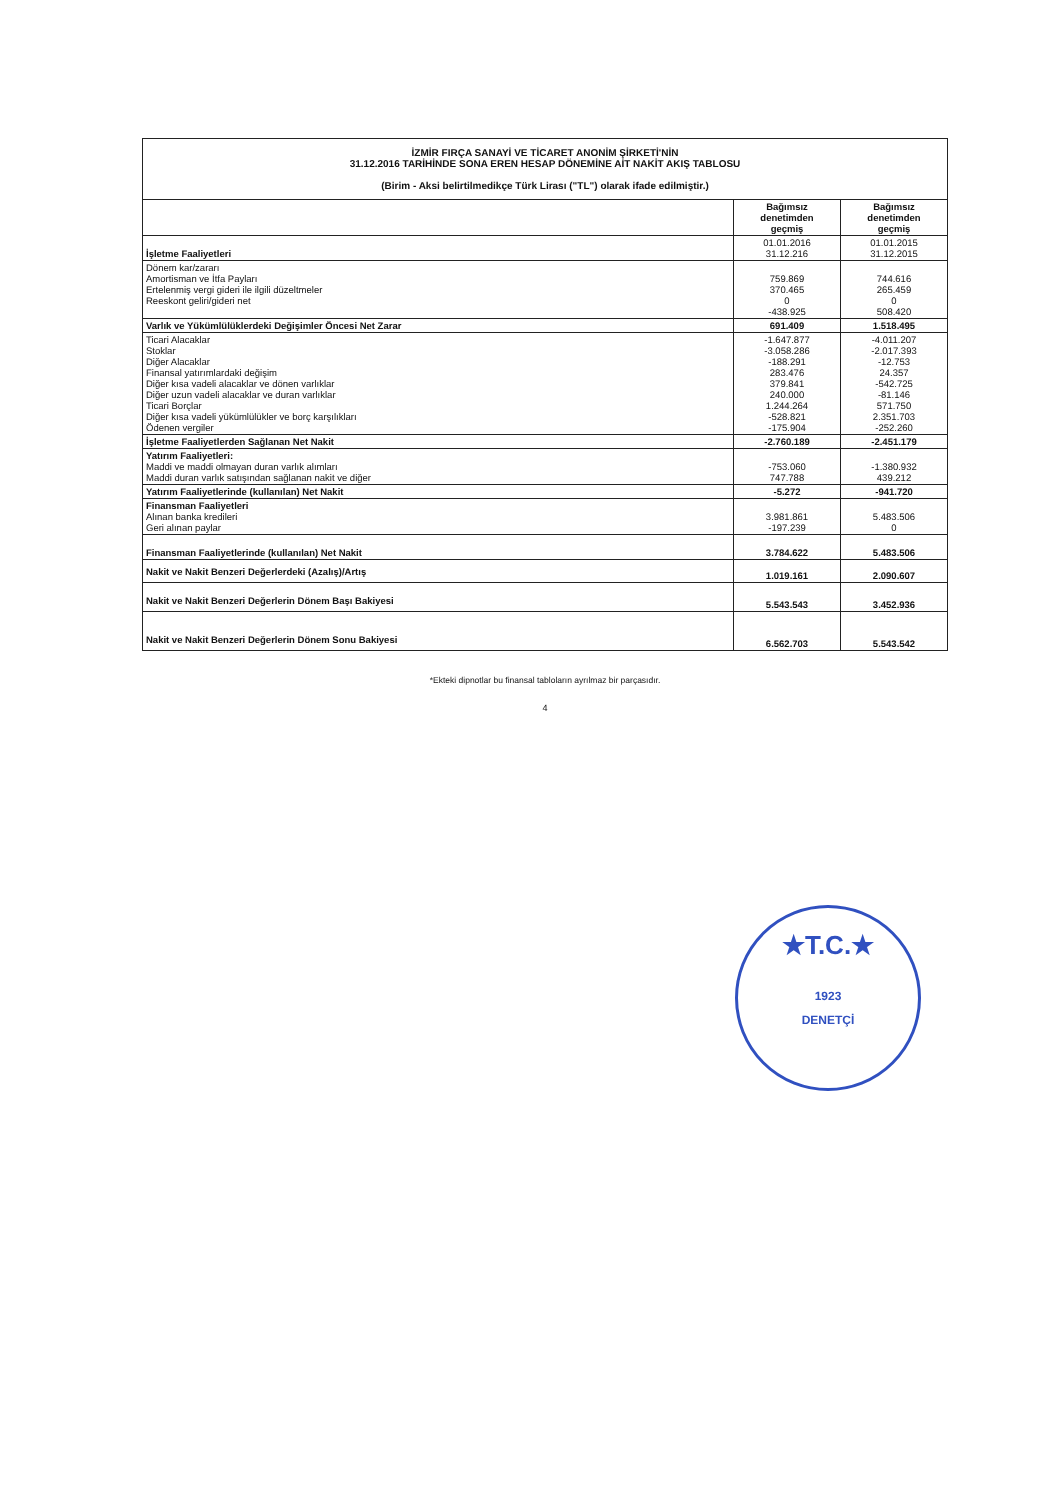| İZMİR FIRÇA SANAYİ VE TİCARET ANONİM ŞİRKETİ'NİN 31.12.2016 TARİHİNDE SONA EREN HESAP DÖNEMİNE AİT NAKİT AKIŞ TABLOSU (Birim - Aksi belirtilmedikçe Türk Lirası ("TL") olarak ifade edilmiştir.) | | |
| | Bağımsız denetimden geçmiş | Bağımsız denetimden geçmiş |
| İşletme Faaliyetleri | 01.01.2016 31.12.216 | 01.01.2015 31.12.2015 |
| Dönem kar/zararı Amortisman ve İtfa Payları Ertelenmiş vergi gideri ile ilgili düzeltmeler Reeskont geliri/gideri net | 759.869 370.465 0 -438.925 | 744.616 265.459 0 508.420 |
| Varlık ve Yükümlülüklerdeki Değişimler Öncesi Net Zarar | 691.409 | 1.518.495 |
| Ticari Alacaklar Stoklar Diğer Alacaklar Finansal yatırımlardaki değişim Diğer kısa vadeli alacaklar ve dönen varlıklar Diğer uzun vadeli alacaklar ve duran varlıklar Ticari Borçlar Diğer kısa vadeli yükümlülükler ve borç karşılıkları Ödenen vergiler | -1.647.877 -3.058.286 -188.291 283.476 379.841 240.000 1.244.264 -528.821 -175.904 | -4.011.207 -2.017.393 -12.753 24.357 -542.725 -81.146 571.750 2.351.703 -252.260 |
| İşletme Faaliyetlerden Sağlanan Net Nakit | -2.760.189 | -2.451.179 |
| Yatırım Faaliyetleri: Maddi ve maddi olmayan duran varlık alımları Maddi duran varlık satışından sağlanan nakit ve diğer | -753.060 747.788 | -1.380.932 439.212 |
| Yatırım Faaliyetlerinde (kullanılan) Net Nakit | -5.272 | -941.720 |
| Finansman Faaliyetleri Alınan banka kredileri Geri alınan paylar | 3.981.861 -197.239 | 5.483.506 0 |
| Finansman Faaliyetlerinde (kullanılan) Net Nakit | 3.784.622 | 5.483.506 |
| Nakit ve Nakit Benzeri Değerlerdeki (Azalış)/Artış | 1.019.161 | 2.090.607 |
| Nakit ve Nakit Benzeri Değerlerin Dönem Başı Bakiyesi | 5.543.543 | 3.452.936 |
| Nakit ve Nakit Benzeri Değerlerin Dönem Sonu Bakiyesi | 6.562.703 | 5.543.542 |
*Ekteki dipnotlar bu finansal tabloların ayrılmaz bir parçasıdır.
4
★T.C.★
1923
DENETÇİ